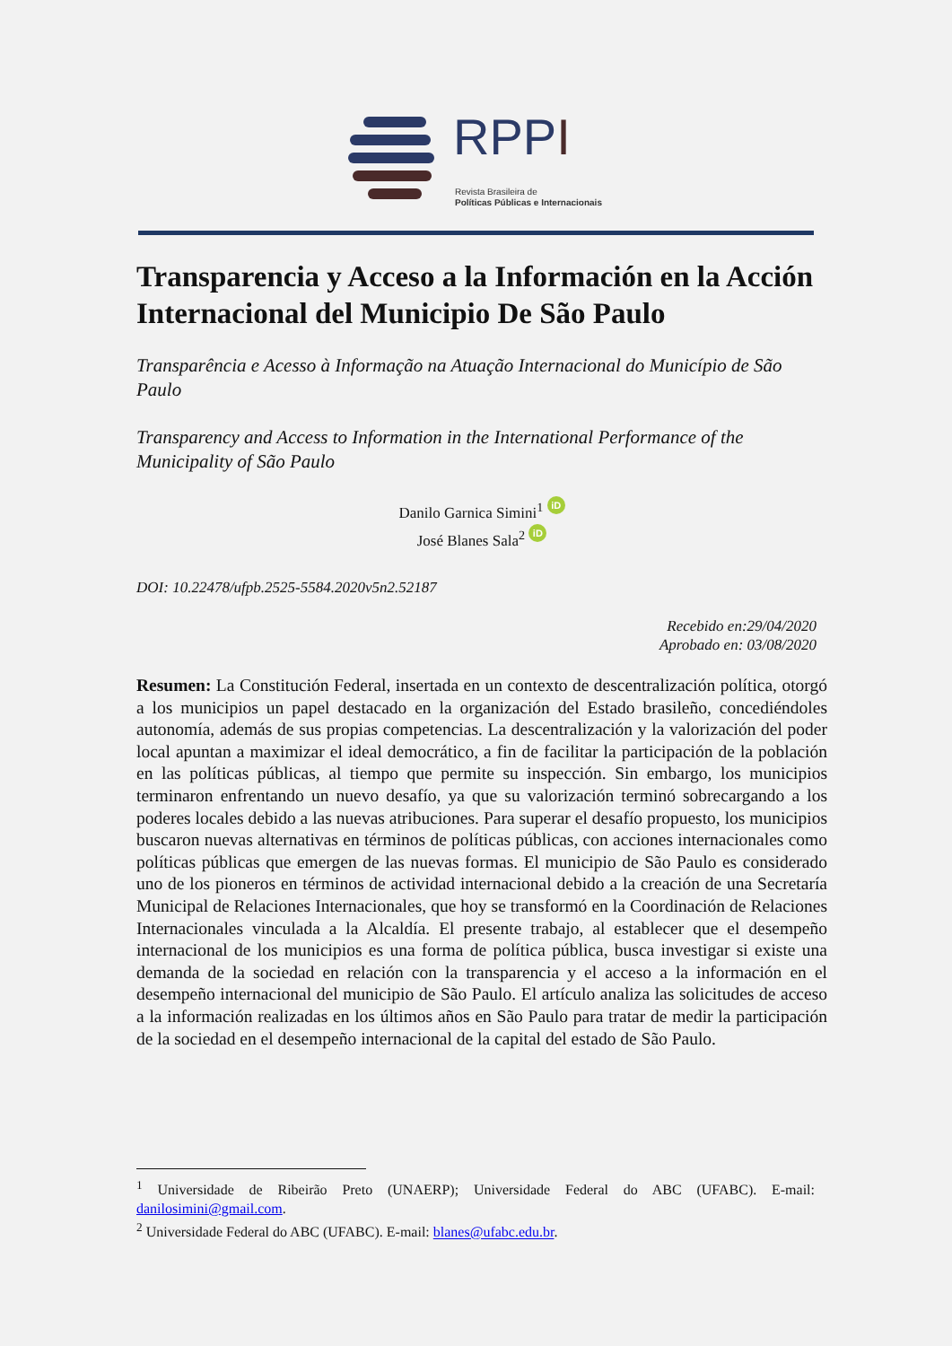RPPI
Revista Brasileira de
Políticas Públicas e Internacionais
Transparencia y Acceso a la Información en la Acción Internacional del Municipio De São Paulo
Transparência e Acesso à Informação na Atuação Internacional do Município de São Paulo
Transparency and Access to Information in the International Performance of the Municipality of São Paulo
Danilo Garnica Simini<sup>1</sup> iD
José Blanes Sala<sup>2</sup> iD
DOI: 10.22478/ufpb.2525-5584.2020v5n2.52187
Recebido en:29/04/2020
Aprobado en: 03/08/2020
Resumen: La Constitución Federal, insertada en un contexto de descentralización política, otorgó a los municipios un papel destacado en la organización del Estado brasileño, concediéndoles autonomía, además de sus propias competencias. La descentralización y la valorización del poder local apuntan a maximizar el ideal democrático, a fin de facilitar la participación de la población en las políticas públicas, al tiempo que permite su inspección. Sin embargo, los municipios terminaron enfrentando un nuevo desafío, ya que su valorización terminó sobrecargando a los poderes locales debido a las nuevas atribuciones. Para superar el desafío propuesto, los municipios buscaron nuevas alternativas en términos de políticas públicas, con acciones internacionales como políticas públicas que emergen de las nuevas formas. El municipio de São Paulo es considerado uno de los pioneros en términos de actividad internacional debido a la creación de una Secretaría Municipal de Relaciones Internacionales, que hoy se transformó en la Coordinación de Relaciones Internacionales vinculada a la Alcaldía. El presente trabajo, al establecer que el desempeño internacional de los municipios es una forma de política pública, busca investigar si existe una demanda de la sociedad en relación con la transparencia y el acceso a la información en el desempeño internacional del municipio de São Paulo. El artículo analiza las solicitudes de acceso a la información realizadas en los últimos años en São Paulo para tratar de medir la participación de la sociedad en el desempeño internacional de la capital del estado de São Paulo.
<sup>1</sup> Universidade de Ribeirão Preto (UNAERP); Universidade Federal do ABC (UFABC). E-mail: danilosimini@gmail.com.
<sup>2</sup> Universidade Federal do ABC (UFABC). E-mail: blanes@ufabc.edu.br.